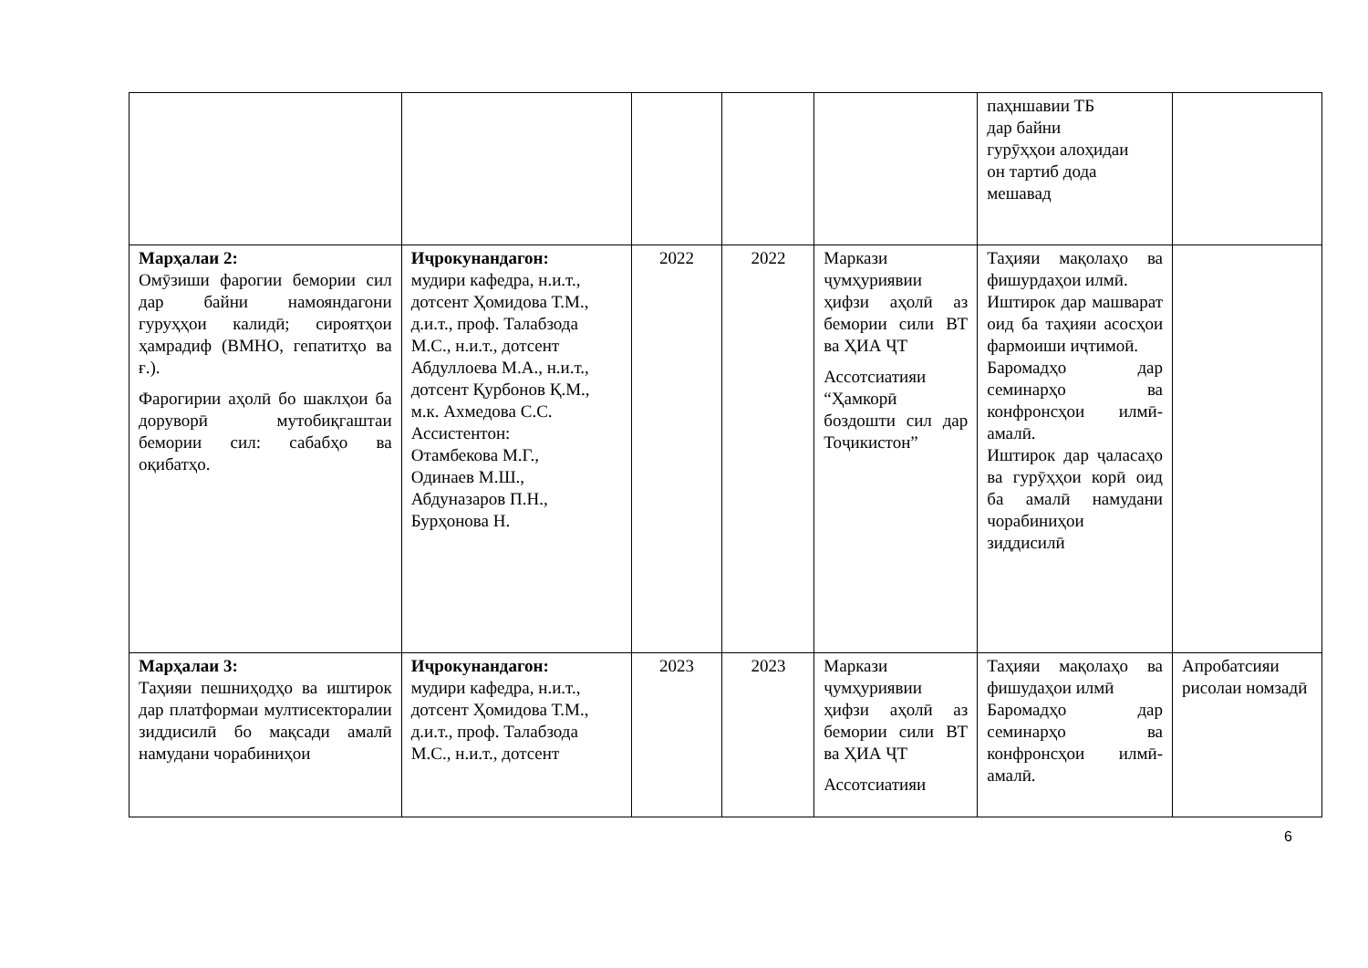| | | | | | паҳншавии ТБ дар байни гурӯҳҳои алоҳидаи он тартиб дода мешавад | |
| Марҳалаи 2: Омӯзиши фарогии бемории сил дар байни намояндагони гуруҳҳои калидӣ; сироятҳои ҳамрадиф (ВМНО, гепатитҳо ва ғ.). Фарогирии аҳолӣ бо шаклҳои ба доруворӣ мутобиқгаштаи бемории сил: сабабҳо ва оқибатҳо. | Иҷрокунандагон: мудири кафедра, н.и.т., дотсент Ҳомидова Т.М., д.и.т., проф. Талабзода М.С., н.и.т., дотсент Абдуллоева М.А., н.и.т., дотсент Қурбонов Қ.М., м.к. Ахмедова С.С. Ассистентон: Отамбекова М.Г., Одинаев М.Ш., Абдуназаров П.Н., Бурҳонова Н. | 2022 | 2022 | Маркази ҷумҳуриявии ҳифзи аҳолӣ аз бемории сили ВТ ва ҲИА ҶТ Ассотсиатияи “Ҳамкорӣ боздошти сил дар Тоҷикистон” | Таҳияи мақолаҳо ва фишурдаҳои илмӣ. Иштирок дар машварат оид ба таҳияи асосҳои фармоиши иҷтимоӣ. Баромадҳо дар семинарҳо ва конфронсҳои илмӣ-амалӣ. Иштирок дар ҷаласаҳо ва гурӯҳҳои корӣ оид ба амалӣ намудани чорабиниҳои зиддисилӣ | |
| Марҳалаи 3: Таҳияи пешниҳодҳо ва иштирок дар платформаи мултисекторалии зиддисилӣ бо мақсади амалӣ намудани чорабиниҳои | Иҷрокунандагон: мудири кафедра, н.и.т., дотсент Ҳомидова Т.М., д.и.т., проф. Талабзода М.С., н.и.т., дотсент | 2023 | 2023 | Маркази ҷумҳуриявии ҳифзи аҳолӣ аз бемории сили ВТ ва ҲИА ҶТ Ассотсиатияи | Таҳияи мақолаҳо ва фишудаҳои илмӣ Баромадҳо дар семинарҳо ва конфронсҳои илмӣ-амалӣ. | Апробатсияи рисолаи номзадӣ |
6